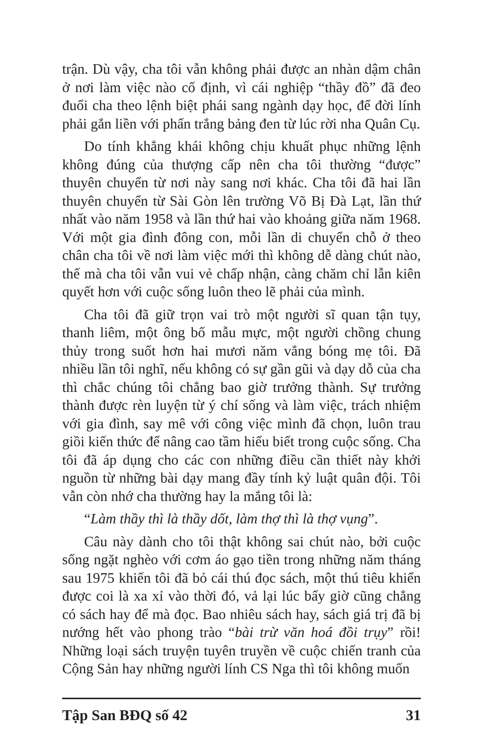trận. Dù vậy, cha tôi vẫn không phải được an nhàn dậm chân ở nơi làm việc nào cố định, vì cái nghiệp “thầy đồ” đã đeo đuổi cha theo lệnh biệt phái sang ngành dạy học, để đời lính phải gắn liền với phấn trắng bảng đen từ lúc rời nha Quân Cụ.
Do tính khẳng khái không chịu khuất phục những lệnh không đúng của thượng cấp nên cha tôi thường “được” thuyên chuyển từ nơi này sang nơi khác. Cha tôi đã hai lần thuyên chuyển từ Sài Gòn lên trường Võ Bị Đà Lạt, lần thứ nhất vào năm 1958 và lần thứ hai vào khoảng giữa năm 1968. Với một gia đình đông con, mỗi lần di chuyển chỗ ở theo chân cha tôi về nơi làm việc mới thì không dễ dàng chút nào, thế mà cha tôi vẫn vui vẻ chấp nhận, càng chăm chỉ lẫn kiên quyết hơn với cuộc sống luôn theo lẽ phải của mình.
Cha tôi đã giữ trọn vai trò một người sĩ quan tận tụy, thanh liêm, một ông bố mẫu mực, một người chồng chung thủy trong suốt hơn hai mươi năm vắng bóng mẹ tôi. Đã nhiều lần tôi nghĩ, nếu không có sự gần gũi và dạy dỗ của cha thì chắc chúng tôi chẳng bao giờ trưởng thành. Sự trưởng thành được rèn luyện từ ý chí sống và làm việc, trách nhiệm với gia đình, say mê với công việc mình đã chọn, luôn trau giồi kiến thức để nâng cao tầm hiểu biết trong cuộc sống. Cha tôi đã áp dụng cho các con những điều cần thiết này khởi nguồn từ những bài dạy mang đầy tính kỷ luật quân đội. Tôi vẫn còn nhớ cha thường hay la mắng tôi là:
“Làm thầy thì là thầy dốt, làm thợ thì là thợ vụng”.
Câu này dành cho tôi thật không sai chút nào, bởi cuộc sống ngặt nghèo với cơm áo gạo tiền trong những năm tháng sau 1975 khiến tôi đã bỏ cái thú đọc sách, một thú tiêu khiển được coi là xa xỉ vào thời đó, vả lại lúc bấy giờ cũng chẳng có sách hay để mà đọc. Bao nhiêu sách hay, sách giá trị đã bị nướng hết vào phong trào “bài trừ văn hoá đồi trụy” rồi! Những loại sách truyện tuyên truyền về cuộc chiến tranh của Cộng Sản hay những người lính CS Nga thì tôi không muốn
Tập San BĐQ số 42 31